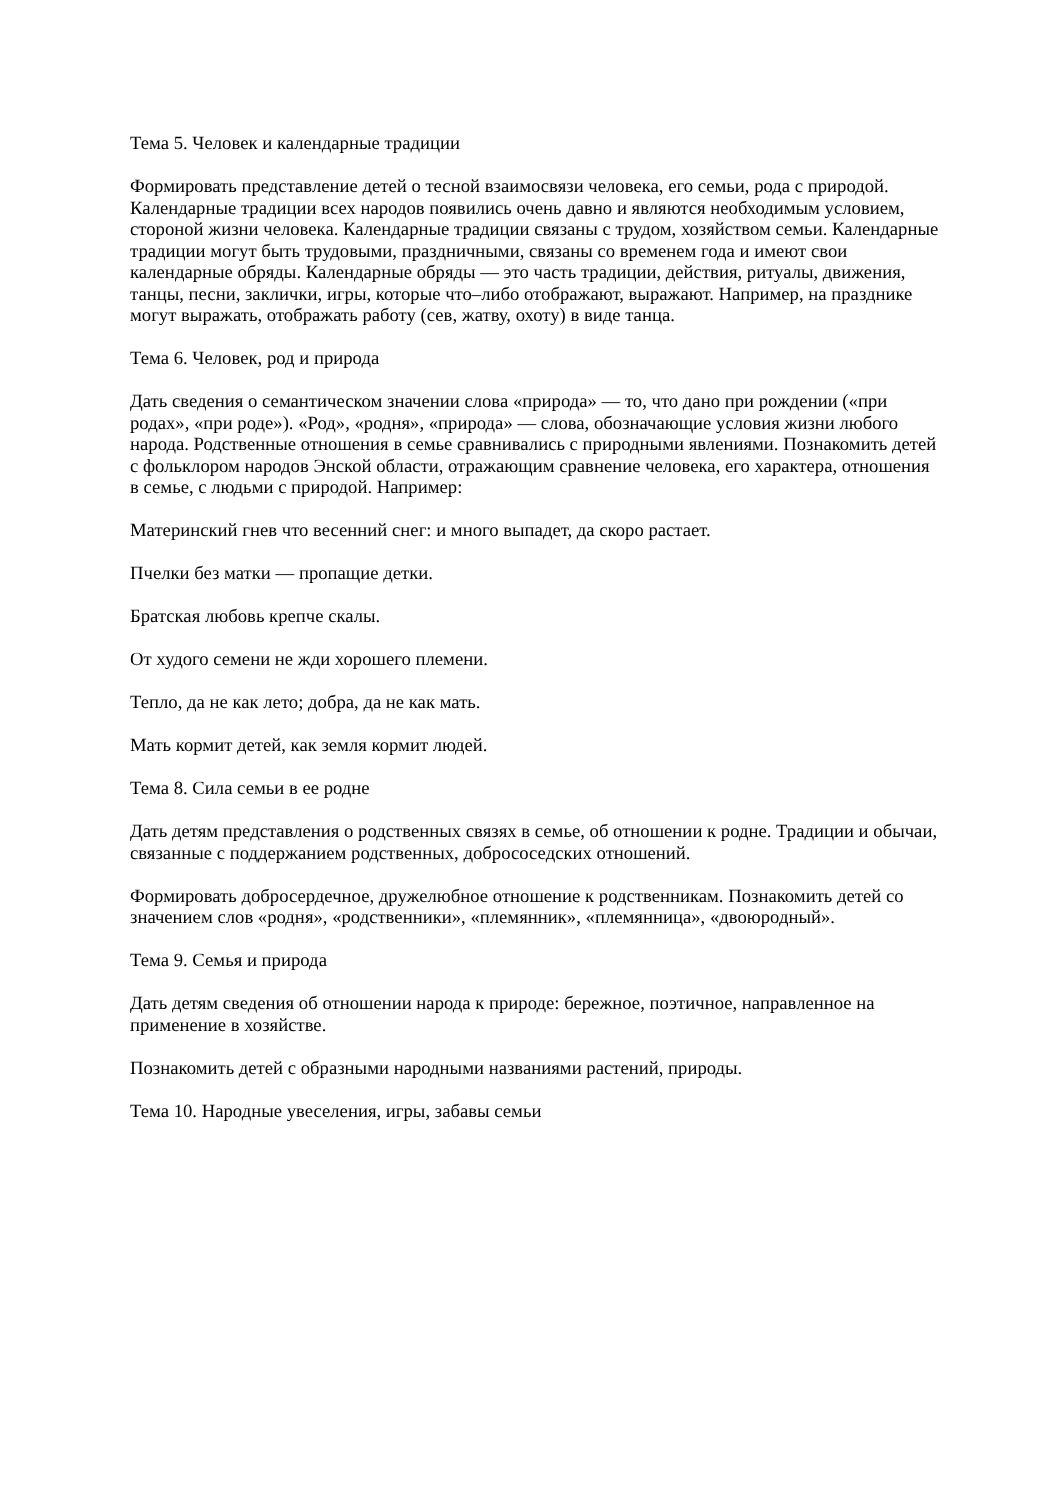Тема 5. Человек и календарные традиции
Формировать представление детей о тесной взаимосвязи человека, его семьи, рода с природой. Календарные традиции всех народов появились очень давно и являются необходимым условием, стороной жизни человека. Календарные традиции связаны с трудом, хозяйством семьи. Календарные традиции могут быть трудовыми, праздничными, связаны со временем года и имеют свои календарные обряды. Календарные обряды — это часть традиции, действия, ритуалы, движения, танцы, песни, заклички, игры, которые что–либо отображают, выражают. Например, на празднике могут выражать, отображать работу (сев, жатву, охоту) в виде танца.
Тема 6. Человек, род и природа
Дать сведения о семантическом значении слова «природа» — то, что дано при рождении («при родах», «при роде»). «Род», «родня», «природа» — слова, обозначающие условия жизни любого народа. Родственные отношения в семье сравнивались с природными явлениями. Познакомить детей с фольклором народов Энской области, отражающим сравнение человека, его характера, отношения в семье, с людьми с природой. Например:
Материнский гнев что весенний снег: и много выпадет, да скоро растает.
Пчелки без матки — пропащие детки.
Братская любовь крепче скалы.
От худого семени не жди хорошего племени.
Тепло, да не как лето; добра, да не как мать.
Мать кормит детей, как земля кормит людей.
Тема 8. Сила семьи в ее родне
Дать детям представления о родственных связях в семье, об отношении к родне. Традиции и обычаи, связанные с поддержанием родственных, добрососедских отношений.
Формировать добросердечное, дружелюбное отношение к родственникам. Познакомить детей со значением слов «родня», «родственники», «племянник», «племянница», «двоюродный».
Тема 9. Семья и природа
Дать детям сведения об отношении народа к природе: бережное, поэтичное, направленное на применение в хозяйстве.
Познакомить детей с образными народными названиями растений, природы.
Тема 10. Народные увеселения, игры, забавы семьи